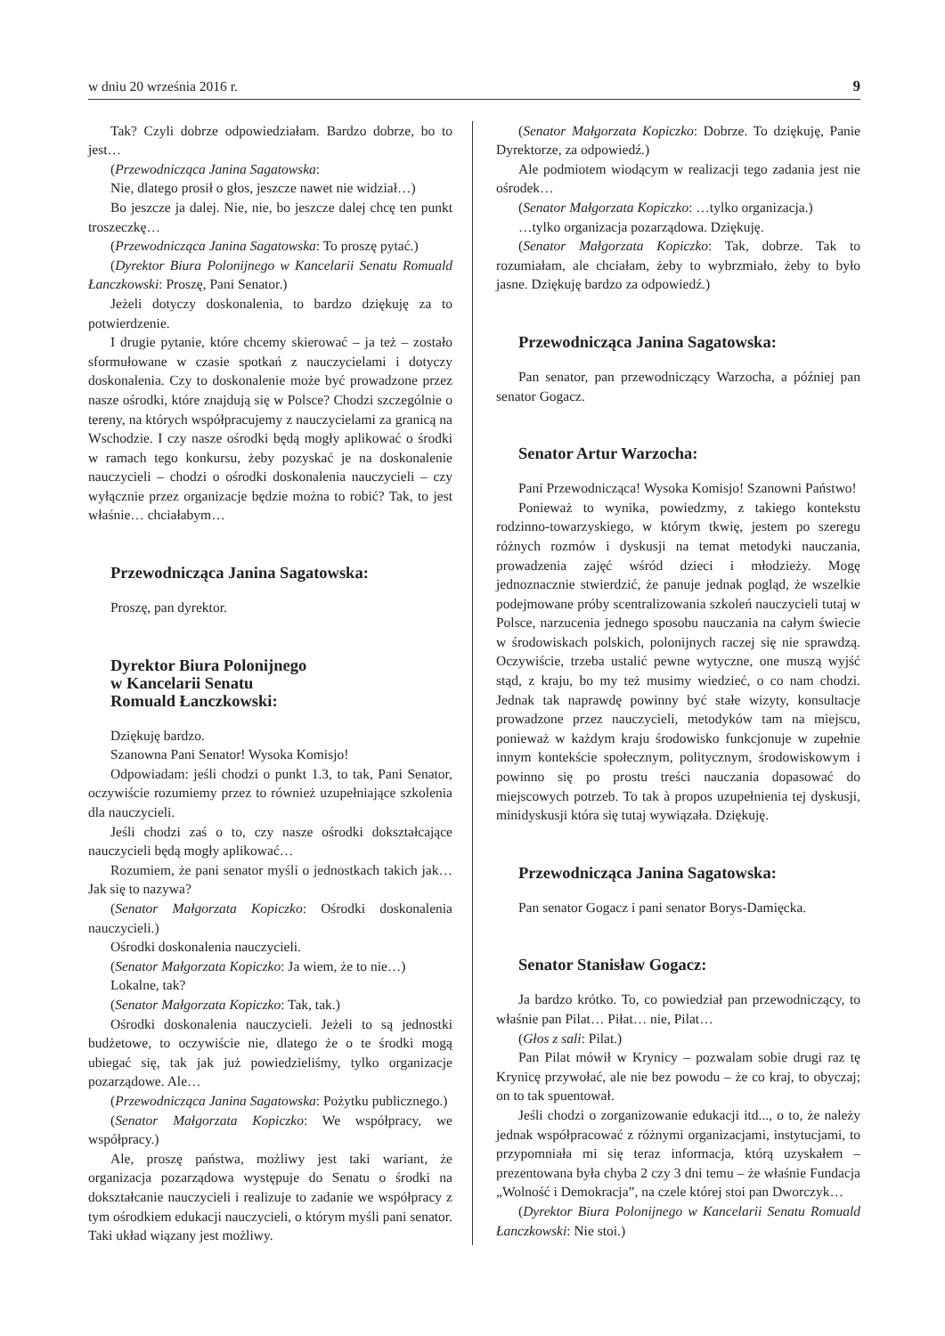w dniu 20 września 2016 r. 9
Tak? Czyli dobrze odpowiedziałam. Bardzo dobrze, bo to jest…
(Przewodnicząca Janina Sagatowska:
Nie, dlatego prosił o głos, jeszcze nawet nie widział…)
Bo jeszcze ja dalej. Nie, nie, bo jeszcze dalej chcę ten punkt troszeczkę…
(Przewodnicząca Janina Sagatowska: To proszę pytać.)
(Dyrektor Biura Polonijnego w Kancelarii Senatu Romuald Łanczkowski: Proszę, Pani Senator.)
Jeżeli dotyczy doskonalenia, to bardzo dziękuję za to potwierdzenie.
I drugie pytanie, które chcemy skierować – ja też – zostało sformułowane w czasie spotkań z nauczycielami i dotyczy doskonalenia. Czy to doskonalenie może być prowadzone przez nasze ośrodki, które znajdują się w Polsce? Chodzi szczególnie o tereny, na których współpracujemy z nauczycielami za granicą na Wschodzie. I czy nasze ośrodki będą mogły aplikować o środki w ramach tego konkursu, żeby pozyskać je na doskonalenie nauczycieli – chodzi o ośrodki doskonalenia nauczycieli – czy wyłącznie przez organizacje będzie można to robić? Tak, to jest właśnie… chciałabym…
Przewodnicząca Janina Sagatowska:
Proszę, pan dyrektor.
Dyrektor Biura Polonijnego
w Kancelarii Senatu
Romuald Łanczkowski:
Dziękuję bardzo.
Szanowna Pani Senator! Wysoka Komisjo!
Odpowiadam: jeśli chodzi o punkt 1.3, to tak, Pani Senator, oczywiście rozumiemy przez to również uzupełniające szkolenia dla nauczycieli.
Jeśli chodzi zaś o to, czy nasze ośrodki dokształcające nauczycieli będą mogły aplikować…
Rozumiem, że pani senator myśli o jednostkach takich jak… Jak się to nazywa?
(Senator Małgorzata Kopiczko: Ośrodki doskonalenia nauczycieli.)
Ośrodki doskonalenia nauczycieli.
(Senator Małgorzata Kopiczko: Ja wiem, że to nie…)
Lokalne, tak?
(Senator Małgorzata Kopiczko: Tak, tak.)
Ośrodki doskonalenia nauczycieli. Jeżeli to są jednostki budżetowe, to oczywiście nie, dlatego że o te środki mogą ubiegać się, tak jak już powiedzieliśmy, tylko organizacje pozarządowe. Ale…
(Przewodnicząca Janina Sagatowska: Pożytku publicznego.)
(Senator Małgorzata Kopiczko: We współpracy, we współpracy.)
Ale, proszę państwa, możliwy jest taki wariant, że organizacja pozarządowa występuje do Senatu o środki na dokształcanie nauczycieli i realizuje to zadanie we współpracy z tym ośrodkiem edukacji nauczycieli, o którym myśli pani senator. Taki układ wiązany jest możliwy.
(Senator Małgorzata Kopiczko: Dobrze. To dziękuję, Panie Dyrektorze, za odpowiedź.)
Ale podmiotem wiodącym w realizacji tego zadania jest nie ośrodek…
(Senator Małgorzata Kopiczko: …tylko organizacja.)
…tylko organizacja pozarządowa. Dziękuję.
(Senator Małgorzata Kopiczko: Tak, dobrze. Tak to rozumiałam, ale chciałam, żeby to wybrzmiało, żeby to było jasne. Dziękuję bardzo za odpowiedź.)
Przewodnicząca Janina Sagatowska:
Pan senator, pan przewodniczący Warzocha, a później pan senator Gogacz.
Senator Artur Warzocha:
Pani Przewodnicząca! Wysoka Komisjo! Szanowni Państwo!
Ponieważ to wynika, powiedzmy, z takiego kontekstu rodzinno-towarzyskiego, w którym tkwię, jestem po szeregu różnych rozmów i dyskusji na temat metodyki nauczania, prowadzenia zajęć wśród dzieci i młodzieży. Mogę jednoznacznie stwierdzić, że panuje jednak pogląd, że wszelkie podejmowane próby scentralizowania szkoleń nauczycieli tutaj w Polsce, narzucenia jednego sposobu nauczania na całym świecie w środowiskach polskich, polonijnych raczej się nie sprawdzą. Oczywiście, trzeba ustalić pewne wytyczne, one muszą wyjść stąd, z kraju, bo my też musimy wiedzieć, o co nam chodzi. Jednak tak naprawdę powinny być stałe wizyty, konsultacje prowadzone przez nauczycieli, metodyków tam na miejscu, ponieważ w każdym kraju środowisko funkcjonuje w zupełnie innym kontekście społecznym, politycznym, środowiskowym i powinno się po prostu treści nauczania dopasować do miejscowych potrzeb. To tak à propos uzupełnienia tej dyskusji, minidyskusji która się tutaj wywiązała. Dziękuję.
Przewodnicząca Janina Sagatowska:
Pan senator Gogacz i pani senator Borys-Damięcka.
Senator Stanisław Gogacz:
Ja bardzo krótko. To, co powiedział pan przewodniczący, to właśnie pan Pilat… Piłat… nie, Pilat…
(Głos z sali: Pilat.)
Pan Pilat mówił w Krynicy – pozwalam sobie drugi raz tę Krynicę przywołać, ale nie bez powodu – że co kraj, to obyczaj; on to tak spuentował.
Jeśli chodzi o zorganizowanie edukacji itd..., o to, że należy jednak współpracować z różnymi organizacjami, instytucjami, to przypomniała mi się teraz informacja, którą uzyskałem – prezentowana była chyba 2 czy 3 dni temu – że właśnie Fundacja „Wolność i Demokracja”, na czele której stoi pan Dworczyk…
(Dyrektor Biura Polonijnego w Kancelarii Senatu Romuald Łanczkowski: Nie stoi.)